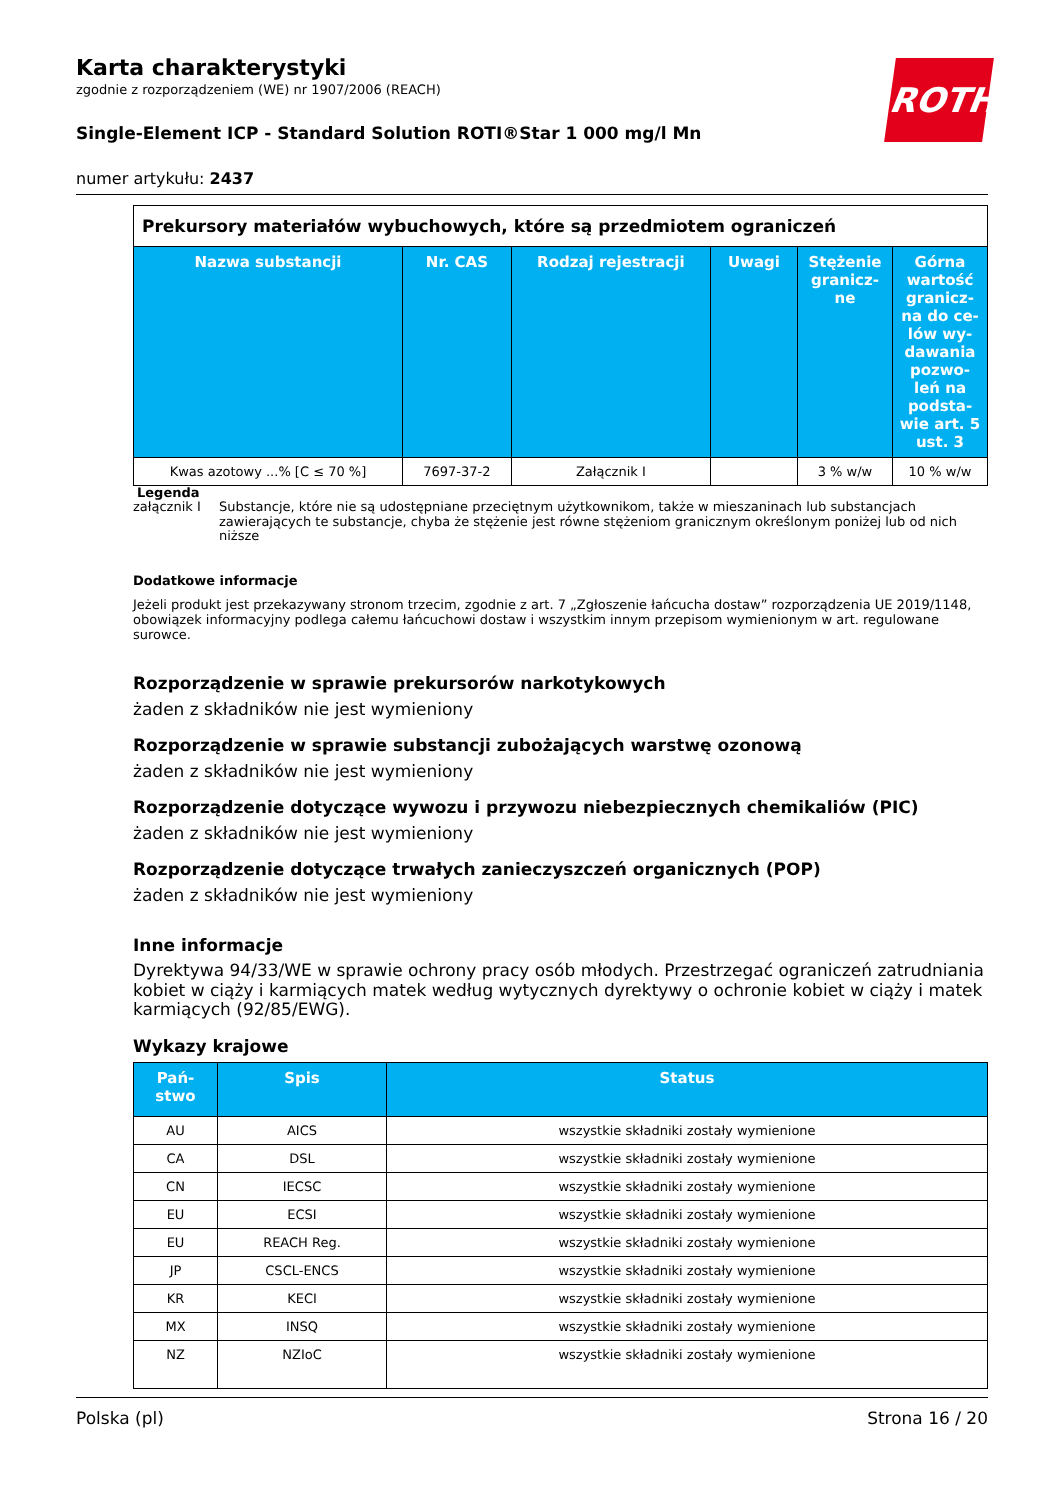ROTH
Karta charakterystyki
zgodnie z rozporządzeniem (WE) nr 1907/2006 (REACH)
Single-Element ICP - Standard Solution ROTI®Star 1 000 mg/l Mn
numer artykułu: 2437
| Prekursory materiałów wybuchowych, które są przedmiotem ograniczeń | | | | | |
| Nazwa substancji | Nr. CAS | Rodzaj rejestracji | Uwagi | Stężenie granicz-ne | Górna wartość granicz-na do ce-lów wy-dawania pozwo-leń na podsta-wie art. 5 ust. 3 |
| Kwas azotowy ...% [C ≤ 70 %] | 7697-37-2 | Załącznik I | | 3 % w/w | 10 % w/w |
Legenda
załącznik I Substancje, które nie są udostępniane przeciętnym użytkownikom, także w mieszaninach lub substancjach zawierających te substancje, chyba że stężenie jest równe stężeniom granicznym określonym poniżej lub od nich niższe
Dodatkowe informacje
Jeżeli produkt jest przekazywany stronom trzecim, zgodnie z art. 7 „Zgłoszenie łańcucha dostaw” rozporządzenia UE 2019/1148, obowiązek informacyjny podlega całemu łańcuchowi dostaw i wszystkim innym przepisom wymienionym w art. regulowane surowce.
Rozporządzenie w sprawie prekursorów narkotykowych
żaden z składników nie jest wymieniony
Rozporządzenie w sprawie substancji zubożających warstwę ozonową
żaden z składników nie jest wymieniony
Rozporządzenie dotyczące wywozu i przywozu niebezpiecznych chemikaliów (PIC)
żaden z składników nie jest wymieniony
Rozporządzenie dotyczące trwałych zanieczyszczeń organicznych (POP)
żaden z składników nie jest wymieniony
Inne informacje
Dyrektywa 94/33/WE w sprawie ochrony pracy osób młodych. Przestrzegać ograniczeń zatrudniania kobiet w ciąży i karmiących matek według wytycznych dyrektywy o ochronie kobiet w ciąży i matek karmiących (92/85/EWG).
Wykazy krajowe
| Pań-stwo | Spis | Status |
| --- | --- | --- |
| AU | AICS | wszystkie składniki zostały wymienione |
| CA | DSL | wszystkie składniki zostały wymienione |
| CN | IECSC | wszystkie składniki zostały wymienione |
| EU | ECSI | wszystkie składniki zostały wymienione |
| EU | REACH Reg. | wszystkie składniki zostały wymienione |
| JP | CSCL-ENCS | wszystkie składniki zostały wymienione |
| KR | KECI | wszystkie składniki zostały wymienione |
| MX | INSQ | wszystkie składniki zostały wymienione |
| NZ | NZIoC | wszystkie składniki zostały wymienione |
Polska (pl) Strona 16 / 20